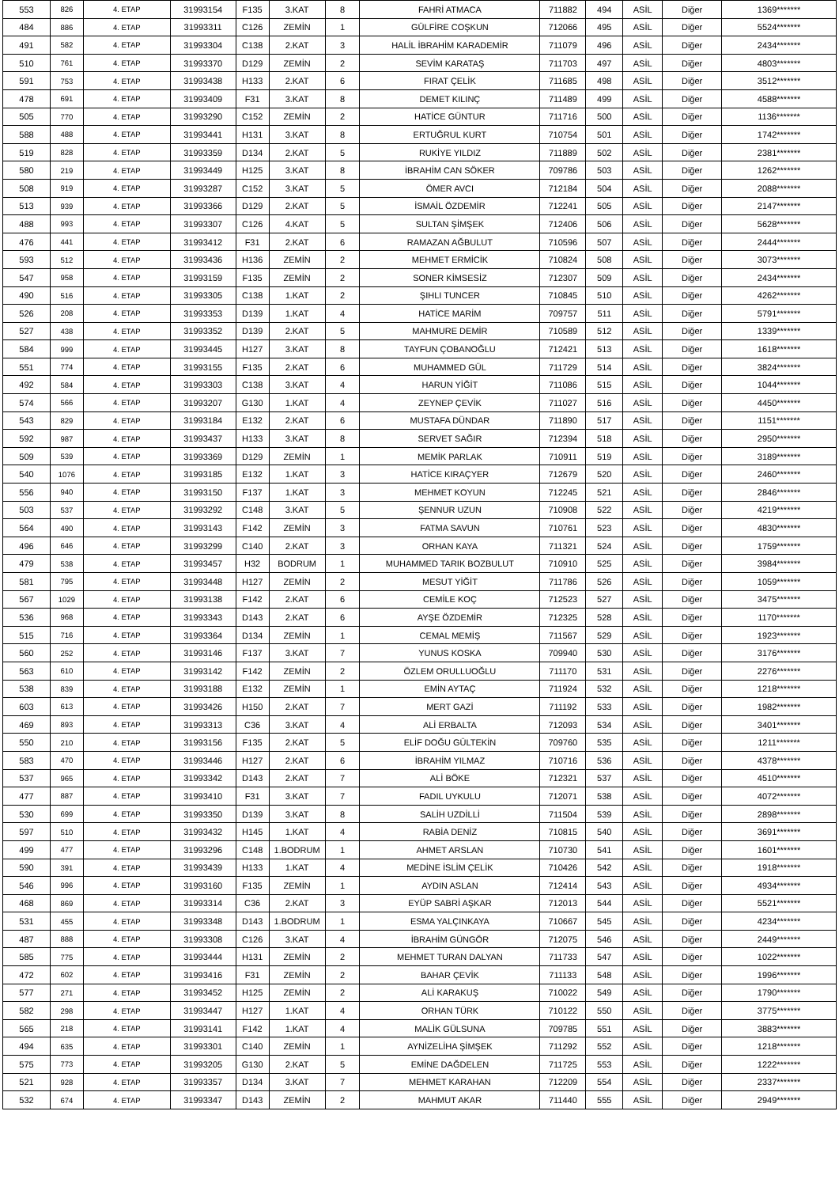| 553 | 826 | 4. ETAP | 31993154 | F135 | 3.KAT | 8 | FAHRİ ATMACA | 711882 | 494 | ASİL | Diğer | 1369******* |
| 484 | 886 | 4. ETAP | 31993311 | C126 | ZEMİN | 1 | GÜLFİRE COŞKUN | 712066 | 495 | ASİL | Diğer | 5524******* |
| 491 | 582 | 4. ETAP | 31993304 | C138 | 2.KAT | 3 | HALİL İBRAHİM KARADEMİR | 711079 | 496 | ASİL | Diğer | 2434******* |
| 510 | 761 | 4. ETAP | 31993370 | D129 | ZEMİN | 2 | SEVİM KARATAŞ | 711703 | 497 | ASİL | Diğer | 4803******* |
| 591 | 753 | 4. ETAP | 31993438 | H133 | 2.KAT | 6 | FIRAT ÇELİK | 711685 | 498 | ASİL | Diğer | 3512******* |
| 478 | 691 | 4. ETAP | 31993409 | F31 | 3.KAT | 8 | DEMET KILINÇ | 711489 | 499 | ASİL | Diğer | 4588******* |
| 505 | 770 | 4. ETAP | 31993290 | C152 | ZEMİN | 2 | HATİCE GÜNTUR | 711716 | 500 | ASİL | Diğer | 1136******* |
| 588 | 488 | 4. ETAP | 31993441 | H131 | 3.KAT | 8 | ERTUĞRUL KURT | 710754 | 501 | ASİL | Diğer | 1742******* |
| 519 | 828 | 4. ETAP | 31993359 | D134 | 2.KAT | 5 | RUKİYE YILDIZ | 711889 | 502 | ASİL | Diğer | 2381******* |
| 580 | 219 | 4. ETAP | 31993449 | H125 | 3.KAT | 8 | İBRAHİM CAN SÖKER | 709786 | 503 | ASİL | Diğer | 1262******* |
| 508 | 919 | 4. ETAP | 31993287 | C152 | 3.KAT | 5 | ÖMER AVCI | 712184 | 504 | ASİL | Diğer | 2088******* |
| 513 | 939 | 4. ETAP | 31993366 | D129 | 2.KAT | 5 | İSMAİL ÖZDEMİR | 712241 | 505 | ASİL | Diğer | 2147******* |
| 488 | 993 | 4. ETAP | 31993307 | C126 | 4.KAT | 5 | SULTAN ŞİMŞEK | 712406 | 506 | ASİL | Diğer | 5628******* |
| 476 | 441 | 4. ETAP | 31993412 | F31 | 2.KAT | 6 | RAMAZAN AĞBULUT | 710596 | 507 | ASİL | Diğer | 2444******* |
| 593 | 512 | 4. ETAP | 31993436 | H136 | ZEMİN | 2 | MEHMET ERMİCİK | 710824 | 508 | ASİL | Diğer | 3073******* |
| 547 | 958 | 4. ETAP | 31993159 | F135 | ZEMİN | 2 | SONER KİMSESİZ | 712307 | 509 | ASİL | Diğer | 2434******* |
| 490 | 516 | 4. ETAP | 31993305 | C138 | 1.KAT | 2 | ŞIHLI TUNCER | 710845 | 510 | ASİL | Diğer | 4262******* |
| 526 | 208 | 4. ETAP | 31993353 | D139 | 1.KAT | 4 | HATİCE MARİM | 709757 | 511 | ASİL | Diğer | 5791******* |
| 527 | 438 | 4. ETAP | 31993352 | D139 | 2.KAT | 5 | MAHMURE DEMİR | 710589 | 512 | ASİL | Diğer | 1339******* |
| 584 | 999 | 4. ETAP | 31993445 | H127 | 3.KAT | 8 | TAYFUN ÇOBANOĞLU | 712421 | 513 | ASİL | Diğer | 1618******* |
| 551 | 774 | 4. ETAP | 31993155 | F135 | 2.KAT | 6 | MUHAMMED GÜL | 711729 | 514 | ASİL | Diğer | 3824******* |
| 492 | 584 | 4. ETAP | 31993303 | C138 | 3.KAT | 4 | HARUN YİĞİT | 711086 | 515 | ASİL | Diğer | 1044******* |
| 574 | 566 | 4. ETAP | 31993207 | G130 | 1.KAT | 4 | ZEYNEP ÇEVİK | 711027 | 516 | ASİL | Diğer | 4450******* |
| 543 | 829 | 4. ETAP | 31993184 | E132 | 2.KAT | 6 | MUSTAFA DÜNDAR | 711890 | 517 | ASİL | Diğer | 1151******* |
| 592 | 987 | 4. ETAP | 31993437 | H133 | 3.KAT | 8 | SERVET SAĞIR | 712394 | 518 | ASİL | Diğer | 2950******* |
| 509 | 539 | 4. ETAP | 31993369 | D129 | ZEMİN | 1 | MEMİK PARLAK | 710911 | 519 | ASİL | Diğer | 3189******* |
| 540 | 1076 | 4. ETAP | 31993185 | E132 | 1.KAT | 3 | HATİCE KIRAÇYER | 712679 | 520 | ASİL | Diğer | 2460******* |
| 556 | 940 | 4. ETAP | 31993150 | F137 | 1.KAT | 3 | MEHMET KOYUN | 712245 | 521 | ASİL | Diğer | 2846******* |
| 503 | 537 | 4. ETAP | 31993292 | C148 | 3.KAT | 5 | ŞENNUR UZUN | 710908 | 522 | ASİL | Diğer | 4219******* |
| 564 | 490 | 4. ETAP | 31993143 | F142 | ZEMİN | 3 | FATMA SAVUN | 710761 | 523 | ASİL | Diğer | 4830******* |
| 496 | 646 | 4. ETAP | 31993299 | C140 | 2.KAT | 3 | ORHAN KAYA | 711321 | 524 | ASİL | Diğer | 1759******* |
| 479 | 538 | 4. ETAP | 31993457 | H32 | BODRUM | 1 | MUHAMMED TARIK BOZBULUT | 710910 | 525 | ASİL | Diğer | 3984******* |
| 581 | 795 | 4. ETAP | 31993448 | H127 | ZEMİN | 2 | MESUT YİĞİT | 711786 | 526 | ASİL | Diğer | 1059******* |
| 567 | 1029 | 4. ETAP | 31993138 | F142 | 2.KAT | 6 | CEMİLE KOÇ | 712523 | 527 | ASİL | Diğer | 3475******* |
| 536 | 968 | 4. ETAP | 31993343 | D143 | 2.KAT | 6 | AYŞE ÖZDEMİR | 712325 | 528 | ASİL | Diğer | 1170******* |
| 515 | 716 | 4. ETAP | 31993364 | D134 | ZEMİN | 1 | CEMAL MEMİŞ | 711567 | 529 | ASİL | Diğer | 1923******* |
| 560 | 252 | 4. ETAP | 31993146 | F137 | 3.KAT | 7 | YUNUS KOSKA | 709940 | 530 | ASİL | Diğer | 3176******* |
| 563 | 610 | 4. ETAP | 31993142 | F142 | ZEMİN | 2 | ÖZLEM ORULLUOĞLU | 711170 | 531 | ASİL | Diğer | 2276******* |
| 538 | 839 | 4. ETAP | 31993188 | E132 | ZEMİN | 1 | EMİN AYTAÇ | 711924 | 532 | ASİL | Diğer | 1218******* |
| 603 | 613 | 4. ETAP | 31993426 | H150 | 2.KAT | 7 | MERT GAZİ | 711192 | 533 | ASİL | Diğer | 1982******* |
| 469 | 893 | 4. ETAP | 31993313 | C36 | 3.KAT | 4 | ALİ ERBALTA | 712093 | 534 | ASİL | Diğer | 3401******* |
| 550 | 210 | 4. ETAP | 31993156 | F135 | 2.KAT | 5 | ELİF DOĞU GÜLTEKİN | 709760 | 535 | ASİL | Diğer | 1211******* |
| 583 | 470 | 4. ETAP | 31993446 | H127 | 2.KAT | 6 | İBRAHİM YILMAZ | 710716 | 536 | ASİL | Diğer | 4378******* |
| 537 | 965 | 4. ETAP | 31993342 | D143 | 2.KAT | 7 | ALİ BÖKE | 712321 | 537 | ASİL | Diğer | 4510******* |
| 477 | 887 | 4. ETAP | 31993410 | F31 | 3.KAT | 7 | FADIL UYKULU | 712071 | 538 | ASİL | Diğer | 4072******* |
| 530 | 699 | 4. ETAP | 31993350 | D139 | 3.KAT | 8 | SALİH UZDİLLİ | 711504 | 539 | ASİL | Diğer | 2898******* |
| 597 | 510 | 4. ETAP | 31993432 | H145 | 1.KAT | 4 | RABİA DENİZ | 710815 | 540 | ASİL | Diğer | 3691******* |
| 499 | 477 | 4. ETAP | 31993296 | C148 | 1.BODRUM | 1 | AHMET ARSLAN | 710730 | 541 | ASİL | Diğer | 1601******* |
| 590 | 391 | 4. ETAP | 31993439 | H133 | 1.KAT | 4 | MEDİNE İSLİM ÇELİK | 710426 | 542 | ASİL | Diğer | 1918******* |
| 546 | 996 | 4. ETAP | 31993160 | F135 | ZEMİN | 1 | AYDIN ASLAN | 712414 | 543 | ASİL | Diğer | 4934******* |
| 468 | 869 | 4. ETAP | 31993314 | C36 | 2.KAT | 3 | EYÜP SABRİ AŞKAR | 712013 | 544 | ASİL | Diğer | 5521******* |
| 531 | 455 | 4. ETAP | 31993348 | D143 | 1.BODRUM | 1 | ESMA YALÇINKAYA | 710667 | 545 | ASİL | Diğer | 4234******* |
| 487 | 888 | 4. ETAP | 31993308 | C126 | 3.KAT | 4 | İBRAHİM GÜNGÖR | 712075 | 546 | ASİL | Diğer | 2449******* |
| 585 | 775 | 4. ETAP | 31993444 | H131 | ZEMİN | 2 | MEHMET TURAN DALYAN | 711733 | 547 | ASİL | Diğer | 1022******* |
| 472 | 602 | 4. ETAP | 31993416 | F31 | ZEMİN | 2 | BAHAR ÇEVİK | 711133 | 548 | ASİL | Diğer | 1996******* |
| 577 | 271 | 4. ETAP | 31993452 | H125 | ZEMİN | 2 | ALİ KARAKUŞ | 710022 | 549 | ASİL | Diğer | 1790******* |
| 582 | 298 | 4. ETAP | 31993447 | H127 | 1.KAT | 4 | ORHAN TÜRK | 710122 | 550 | ASİL | Diğer | 3775******* |
| 565 | 218 | 4. ETAP | 31993141 | F142 | 1.KAT | 4 | MALİK GÜLSUNA | 709785 | 551 | ASİL | Diğer | 3883******* |
| 494 | 635 | 4. ETAP | 31993301 | C140 | ZEMİN | 1 | AYNİZELİHA ŞİMŞEK | 711292 | 552 | ASİL | Diğer | 1218******* |
| 575 | 773 | 4. ETAP | 31993205 | G130 | 2.KAT | 5 | EMİNE DAĞDELEN | 711725 | 553 | ASİL | Diğer | 1222******* |
| 521 | 928 | 4. ETAP | 31993357 | D134 | 3.KAT | 7 | MEHMET KARAHAN | 712209 | 554 | ASİL | Diğer | 2337******* |
| 532 | 674 | 4. ETAP | 31993347 | D143 | ZEMİN | 2 | MAHMUT AKAR | 711440 | 555 | ASİL | Diğer | 2949******* |